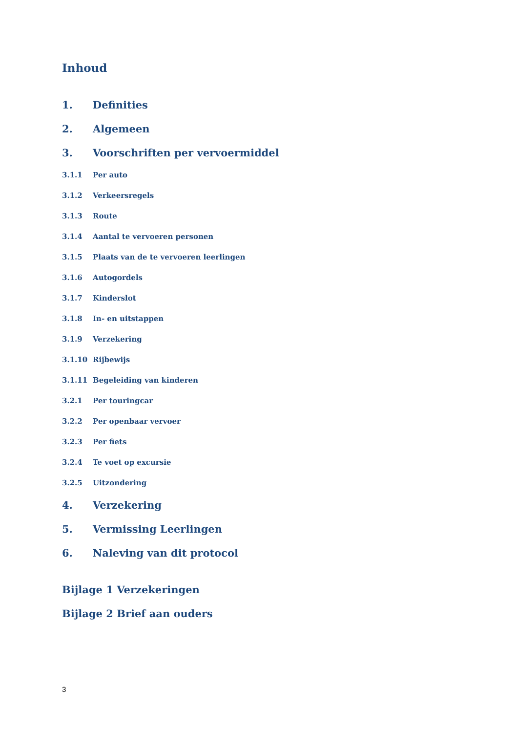Inhoud
1. Definities
2. Algemeen
3. Voorschriften per vervoermiddel
3.1.1 Per auto
3.1.2 Verkeersregels
3.1.3 Route
3.1.4 Aantal te vervoeren personen
3.1.5 Plaats van de te vervoeren leerlingen
3.1.6 Autogordels
3.1.7 Kinderslot
3.1.8 In- en uitstappen
3.1.9 Verzekering
3.1.10 Rijbewijs
3.1.11 Begeleiding van kinderen
3.2.1 Per touringcar
3.2.2 Per openbaar vervoer
3.2.3 Per fiets
3.2.4 Te voet op excursie
3.2.5 Uitzondering
4. Verzekering
5. Vermissing Leerlingen
6. Naleving van dit protocol
Bijlage 1 Verzekeringen
Bijlage 2 Brief aan ouders
3